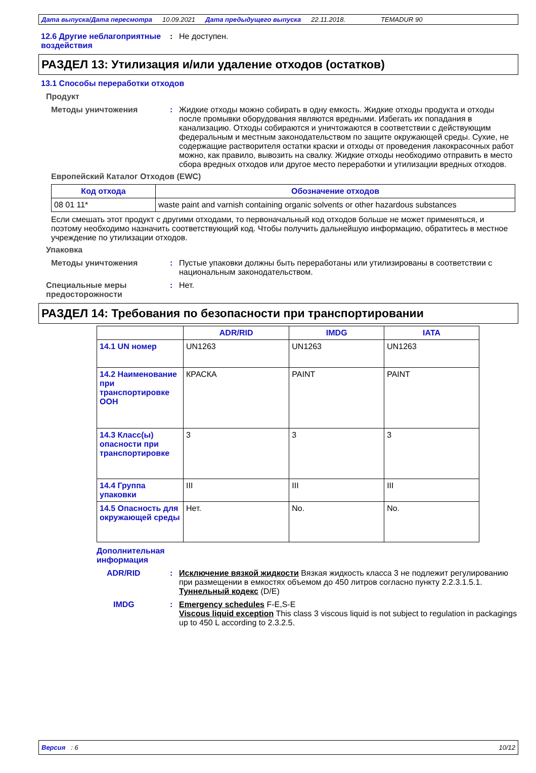Дата выпуска/Дата пересмотра 10.09.2021 Дата предыдущего выпуска 22.11.2018. TEMADUR 90
12.6 Другие неблагоприятные воздействия
: Не доступен.
РАЗДЕЛ 13: Утилизация и/или удаление отходов (остатков)
13.1 Способы переработки отходов
Продукт
Методы уничтожения : Жидкие отходы можно собирать в одну емкость. Жидкие отходы продукта и отходы после промывки оборудования являются вредными. Избегать их попадания в канализацию. Отходы собираются и уничтожаются в соответствии с действующим федеральным и местным законодательством по защите окружающей среды. Сухие, не содержащие растворителя остатки краски и отходы от проведения лакокрасочных работ можно, как правило, вывозить на свалку. Жидкие отходы необходимо отправить в место сбора вредных отходов или другое место переработки и утилизации вредных отходов.
Европейский Каталог Отходов (EWC)
| Код отхода | Обозначение отходов |
| --- | --- |
| 08 01 11* | waste paint and varnish containing organic solvents or other hazardous substances |
Если смешать этот продукт с другими отходами, то первоначальный код отходов больше не может применяться, и поэтому необходимо назначить соответствующий код. Чтобы получить дальнейшую информацию, обратитесь в местное учреждение по утилизации отходов.
Упаковка
Методы уничтожения : Пустые упаковки должны быть переработаны или утилизированы в соответствии с национальным законодательством.
Специальные меры предосторожности
: Нет.
РАЗДЕЛ 14: Требования по безопасности при транспортировании
| | ADR/RID | IMDG | IATA |
| --- | --- | --- | --- |
| 14.1 UN номер | UN1263 | UN1263 | UN1263 |
| 14.2 Наименование при транспортировке ООН | КРАСКА | PAINT | PAINT |
| 14.3 Класс(ы) опасности при транспортировке | 3 | 3 | 3 |
| 14.4 Группа упаковки | III | III | III |
| 14.5 Опасность для окружающей среды | Нет. | No. | No. |
Дополнительная информация
ADR/RID : Исключение вязкой жидкости Вязкая жидкость класса 3 не подлежит регулированию при размещении в емкостях объемом до 450 литров согласно пункту 2.2.3.1.5.1.
Туннельный кодекс (D/E)
IMDG : Emergency schedules F-E,S-E
Viscous liquid exception This class 3 viscous liquid is not subject to regulation in packagings up to 450 L according to 2.3.2.5.
Версия : 6 10/12